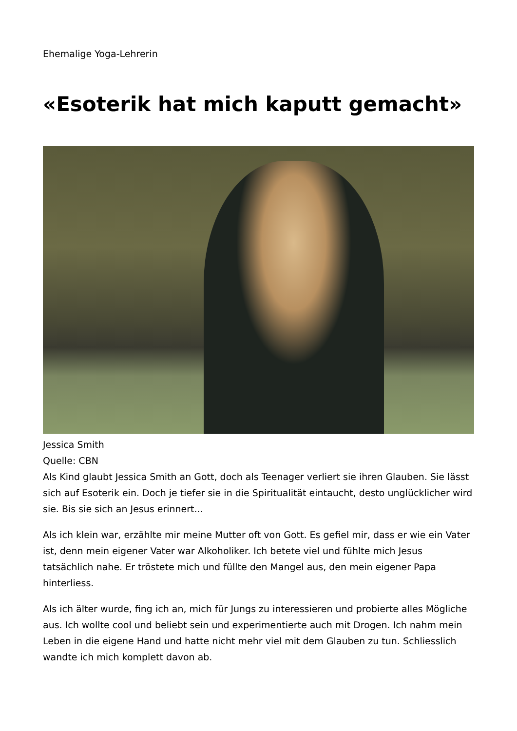Ehemalige Yoga-Lehrerin
«Esoterik hat mich kaputt gemacht»
Jessica Smith
Quelle: CBN
Als Kind glaubt Jessica Smith an Gott, doch als Teenager verliert sie ihren Glauben. Sie lässt sich auf Esoterik ein. Doch je tiefer sie in die Spiritualität eintaucht, desto unglücklicher wird sie. Bis sie sich an Jesus erinnert...
Als ich klein war, erzählte mir meine Mutter oft von Gott. Es gefiel mir, dass er wie ein Vater ist, denn mein eigener Vater war Alkoholiker. Ich betete viel und fühlte mich Jesus tatsächlich nahe. Er tröstete mich und füllte den Mangel aus, den mein eigener Papa hinterliess.
Als ich älter wurde, fing ich an, mich für Jungs zu interessieren und probierte alles Mögliche aus. Ich wollte cool und beliebt sein und experimentierte auch mit Drogen. Ich nahm mein Leben in die eigene Hand und hatte nicht mehr viel mit dem Glauben zu tun. Schliesslich wandte ich mich komplett davon ab.